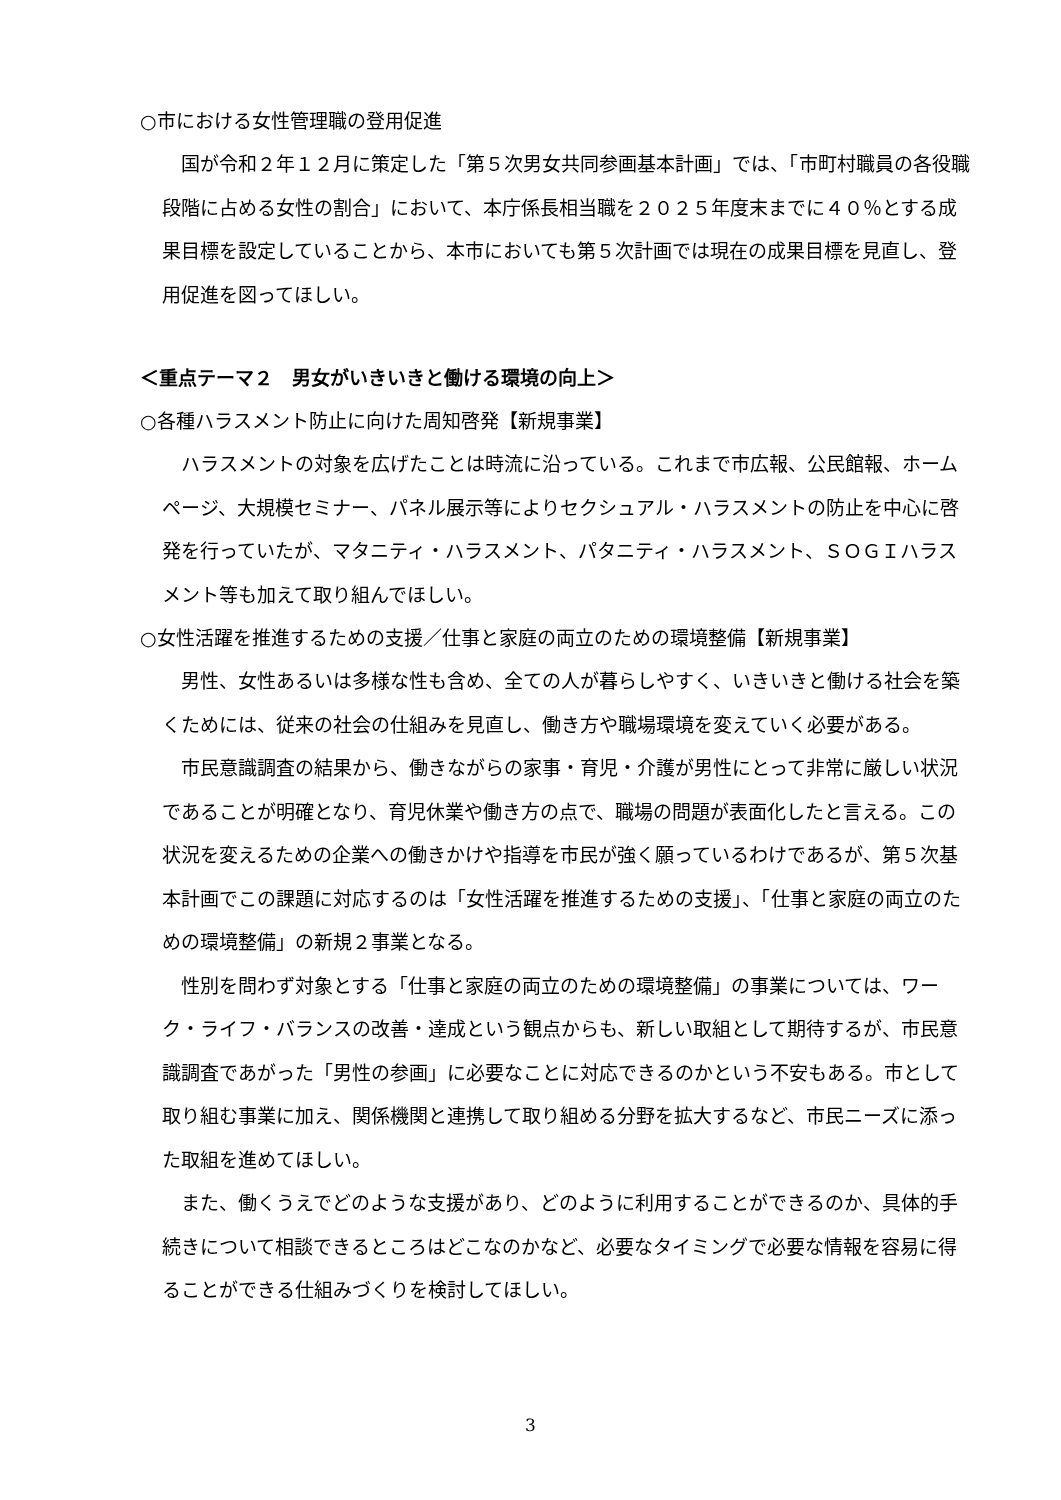○市における女性管理職の登用促進
国が令和２年１２月に策定した「第５次男女共同参画基本計画」では、「市町村職員の各役職段階に占める女性の割合」において、本庁係長相当職を２０２５年度末までに４０％とする成果目標を設定していることから、本市においても第５次計画では現在の成果目標を見直し、登用促進を図ってほしい。
＜重点テーマ２　男女がいきいきと働ける環境の向上＞
○各種ハラスメント防止に向けた周知啓発【新規事業】
ハラスメントの対象を広げたことは時流に沿っている。これまで市広報、公民館報、ホームページ、大規模セミナー、パネル展示等によりセクシュアル・ハラスメントの防止を中心に啓発を行っていたが、マタニティ・ハラスメント、パタニティ・ハラスメント、ＳＯＧＩハラスメント等も加えて取り組んでほしい。
○女性活躍を推進するための支援／仕事と家庭の両立のための環境整備【新規事業】
男性、女性あるいは多様な性も含め、全ての人が暮らしやすく、いきいきと働ける社会を築くためには、従来の社会の仕組みを見直し、働き方や職場環境を変えていく必要がある。
市民意識調査の結果から、働きながらの家事・育児・介護が男性にとって非常に厳しい状況であることが明確となり、育児休業や働き方の点で、職場の問題が表面化したと言える。この状況を変えるための企業への働きかけや指導を市民が強く願っているわけであるが、第５次基本計画でこの課題に対応するのは「女性活躍を推進するための支援」、「仕事と家庭の両立のための環境整備」の新規２事業となる。
性別を問わず対象とする「仕事と家庭の両立のための環境整備」の事業については、ワーク・ライフ・バランスの改善・達成という観点からも、新しい取組として期待するが、市民意識調査であがった「男性の参画」に必要なことに対応できるのかという不安もある。市として取り組む事業に加え、関係機関と連携して取り組める分野を拡大するなど、市民ニーズに添った取組を進めてほしい。
また、働くうえでどのような支援があり、どのように利用することができるのか、具体的手続きについて相談できるところはどこなのかなど、必要なタイミングで必要な情報を容易に得ることができる仕組みづくりを検討してほしい。
3